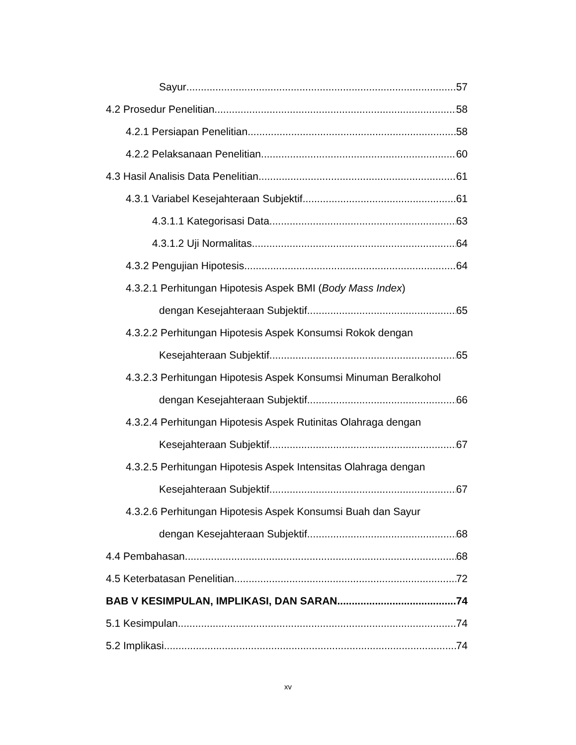Sayur 57
4.2 Prosedur Penelitian 58
4.2.1 Persiapan Penelitian 58
4.2.2 Pelaksanaan Penelitian 60
4.3 Hasil Analisis Data Penelitian 61
4.3.1 Variabel Kesejahteraan Subjektif 61
4.3.1.1 Kategorisasi Data 63
4.3.1.2 Uji Normalitas 64
4.3.2 Pengujian Hipotesis 64
4.3.2.1 Perhitungan Hipotesis Aspek BMI (Body Mass Index)
dengan Kesejahteraan Subjektif 65
4.3.2.2 Perhitungan Hipotesis Aspek Konsumsi Rokok dengan
Kesejahteraan Subjektif 65
4.3.2.3 Perhitungan Hipotesis Aspek Konsumsi Minuman Beralkohol
dengan Kesejahteraan Subjektif 66
4.3.2.4 Perhitungan Hipotesis Aspek Rutinitas Olahraga dengan
Kesejahteraan Subjektif 67
4.3.2.5 Perhitungan Hipotesis Aspek Intensitas Olahraga dengan
Kesejahteraan Subjektif 67
4.3.2.6 Perhitungan Hipotesis Aspek Konsumsi Buah dan Sayur
dengan Kesejahteraan Subjektif 68
4.4 Pembahasan 68
4.5 Keterbatasan Penelitian 72
BAB V KESIMPULAN, IMPLIKASI, DAN SARAN 74
5.1 Kesimpulan 74
5.2 Implikasi 74
xv